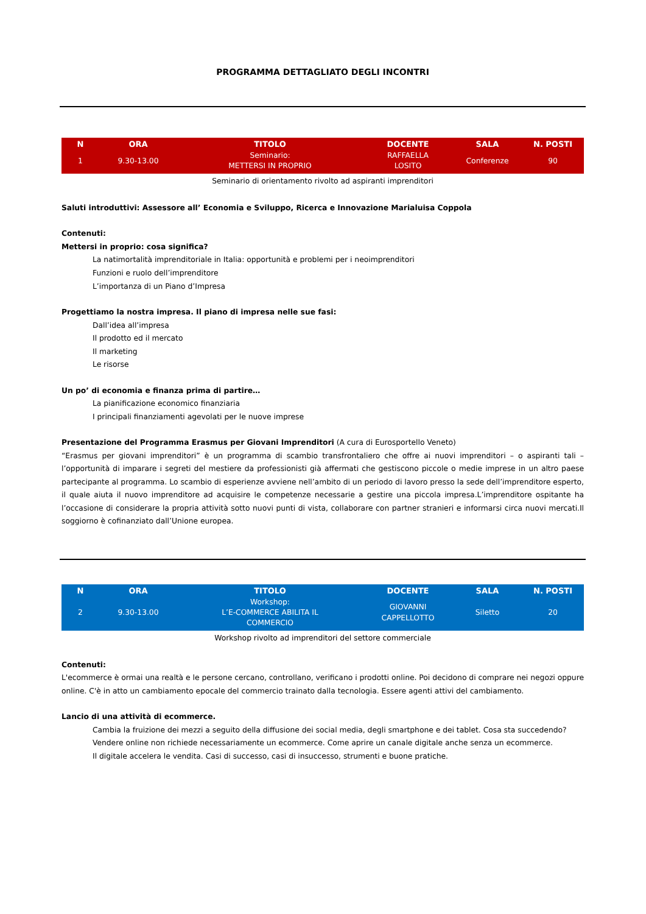PROGRAMMA DETTAGLIATO DEGLI INCONTRI
| N | ORA | TITOLO | DOCENTE | SALA | N. POSTI |
| --- | --- | --- | --- | --- | --- |
| 1 | 9.30-13.00 | Seminario: METTERSI IN PROPRIO | RAFFAELLA LOSITO | Conferenze | 90 |
Seminario di orientamento rivolto ad aspiranti imprenditori
Saluti introduttivi: Assessore all’ Economia e Sviluppo, Ricerca e Innovazione Marialuisa Coppola
Contenuti:
Mettersi in proprio: cosa significa?
La natimortalità imprenditoriale in Italia: opportunità e problemi per i neoimprenditori
Funzioni e ruolo dell’imprenditore
L’importanza di un Piano d’Impresa
Progettiamo la nostra impresa. Il piano di impresa nelle sue fasi:
Dall’idea all’impresa
Il prodotto ed il mercato
Il marketing
Le risorse
Un po’ di economia e finanza prima di partire…
La pianificazione economico finanziaria
I principali finanziamenti agevolati per le nuove imprese
Presentazione del Programma Erasmus per Giovani Imprenditori (A cura di Eurosportello Veneto)
“Erasmus per giovani imprenditori” è un programma di scambio transfrontaliero che offre ai nuovi imprenditori – o aspiranti tali – l’opportunità di imparare i segreti del mestiere da professionisti già affermati che gestiscono piccole o medie imprese in un altro paese partecipante al programma. Lo scambio di esperienze avviene nell’ambito di un periodo di lavoro presso la sede dell’imprenditore esperto, il quale aiuta il nuovo imprenditore ad acquisire le competenze necessarie a gestire una piccola impresa.L’imprenditore ospitante ha l’occasione di considerare la propria attività sotto nuovi punti di vista, collaborare con partner stranieri e informarsi circa nuovi mercati.Il soggiorno è cofinanziato dall’Unione europea.
| N | ORA | TITOLO | DOCENTE | SALA | N. POSTI |
| --- | --- | --- | --- | --- | --- |
| 2 | 9.30-13.00 | Workshop: L’E-COMMERCE ABILITA IL COMMERCIO | GIOVANNI CAPPELLOTTO | Siletto | 20 |
Workshop rivolto ad imprenditori del settore commerciale
Contenuti:
L'ecommerce è ormai una realtà e le persone cercano, controllano, verificano i prodotti online. Poi decidono di comprare nei negozi oppure online. C'è in atto un cambiamento epocale del commercio trainato dalla tecnologia. Essere agenti attivi del cambiamento.
Lancio di una attività di ecommerce.
Cambia la fruizione dei mezzi a seguito della diffusione dei social media, degli smartphone e dei tablet. Cosa sta succedendo?
Vendere online non richiede necessariamente un ecommerce. Come aprire un canale digitale anche senza un ecommerce.
Il digitale accelera le vendita. Casi di successo, casi di insuccesso, strumenti e buone pratiche.